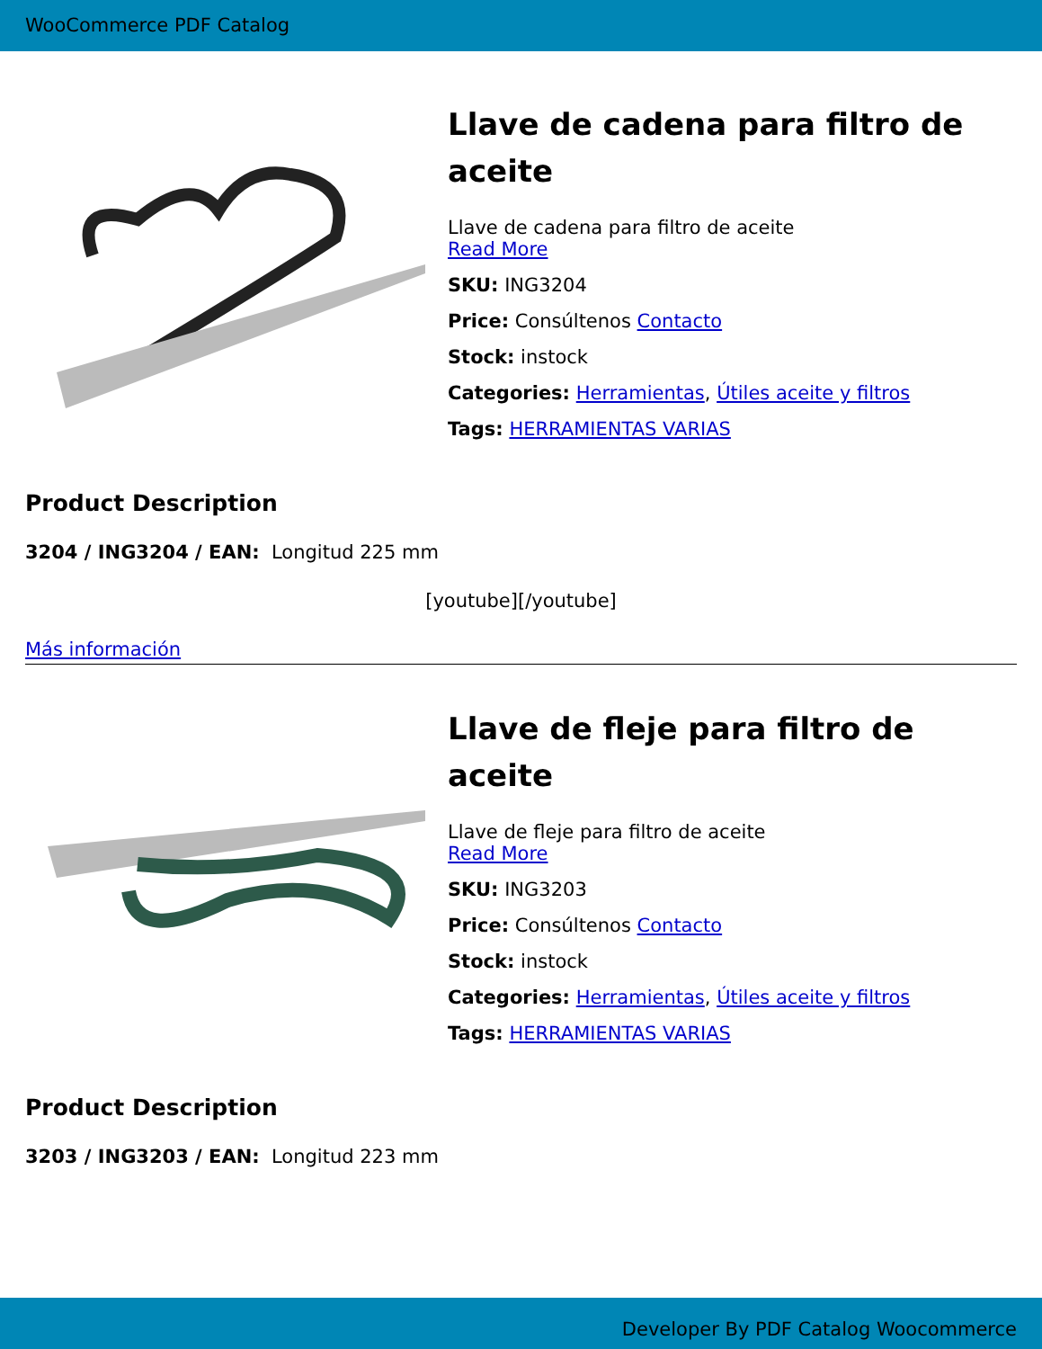WooCommerce PDF Catalog
Llave de cadena para filtro de aceite
Llave de cadena para filtro de aceite
Read More
SKU: ING3204
Price: Consúltenos Contacto
Stock: instock
Categories: Herramientas, Útiles aceite y filtros
Tags: HERRAMIENTAS VARIAS
Product Description
3204 / ING3204 / EAN: Longitud 225 mm
[youtube][/youtube]
Más información
Llave de fleje para filtro de aceite
Llave de fleje para filtro de aceite
Read More
SKU: ING3203
Price: Consúltenos Contacto
Stock: instock
Categories: Herramientas, Útiles aceite y filtros
Tags: HERRAMIENTAS VARIAS
Product Description
3203 / ING3203 / EAN: Longitud 223 mm
Developer By PDF Catalog Woocommerce